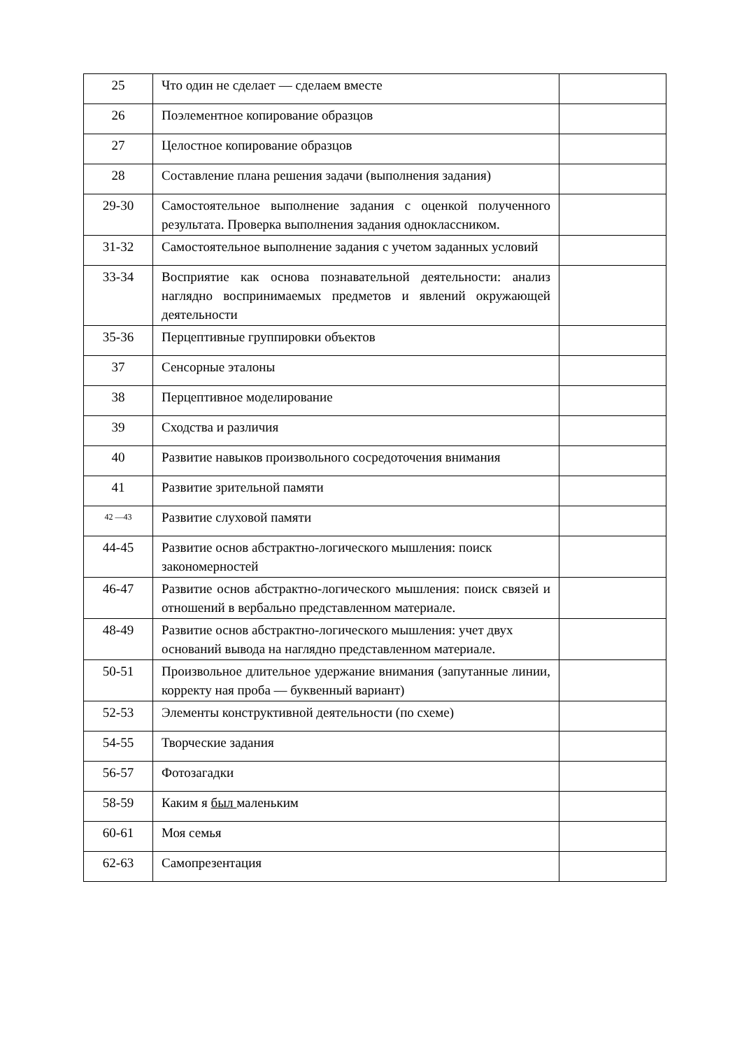| 25 | Что один не сделает — сделаем вместе | |
| 26 | Поэлементное копирование образцов | |
| 27 | Целостное копирование образцов | |
| 28 | Составление плана решения задачи (выполнения задания) | |
| 29-30 | Самостоятельное выполнение задания с оценкой полученного результата. Проверка выполнения задания одноклассником. | |
| 31-32 | Самостоятельное выполнение задания с учетом заданных условий | |
| 33-34 | Восприятие как основа познавательной деятельности: анализ наглядно воспринимаемых предметов и явлений окружающей деятельности | |
| 35-36 | Перцептивные группировки объектов | |
| 37 | Сенсорные эталоны | |
| 38 | Перцептивное моделирование | |
| 39 | Сходства и различия | |
| 40 | Развитие навыков произвольного сосредоточения внимания | |
| 41 | Развитие зрительной памяти | |
| 42 —43 | Развитие слуховой памяти | |
| 44-45 | Развитие основ абстрактно-логического мышления: поиск закономерностей | |
| 46-47 | Развитие основ абстрактно-логического мышления: поиск связей и отношений в вербально представленном материале. | |
| 48-49 | Развитие основ абстрактно-логического мышления: учет двух оснований вывода на наглядно представленном материале. | |
| 50-51 | Произвольное длительное удержание внимания (запутанные линии, корректу ная проба — буквенный вариант) | |
| 52-53 | Элементы конструктивной деятельности (по схеме) | |
| 54-55 | Творческие задания | |
| 56-57 | Фотозагадки | |
| 58-59 | Каким я был маленьким | |
| 60-61 | Моя семья | |
| 62-63 | Самопрезентация | |